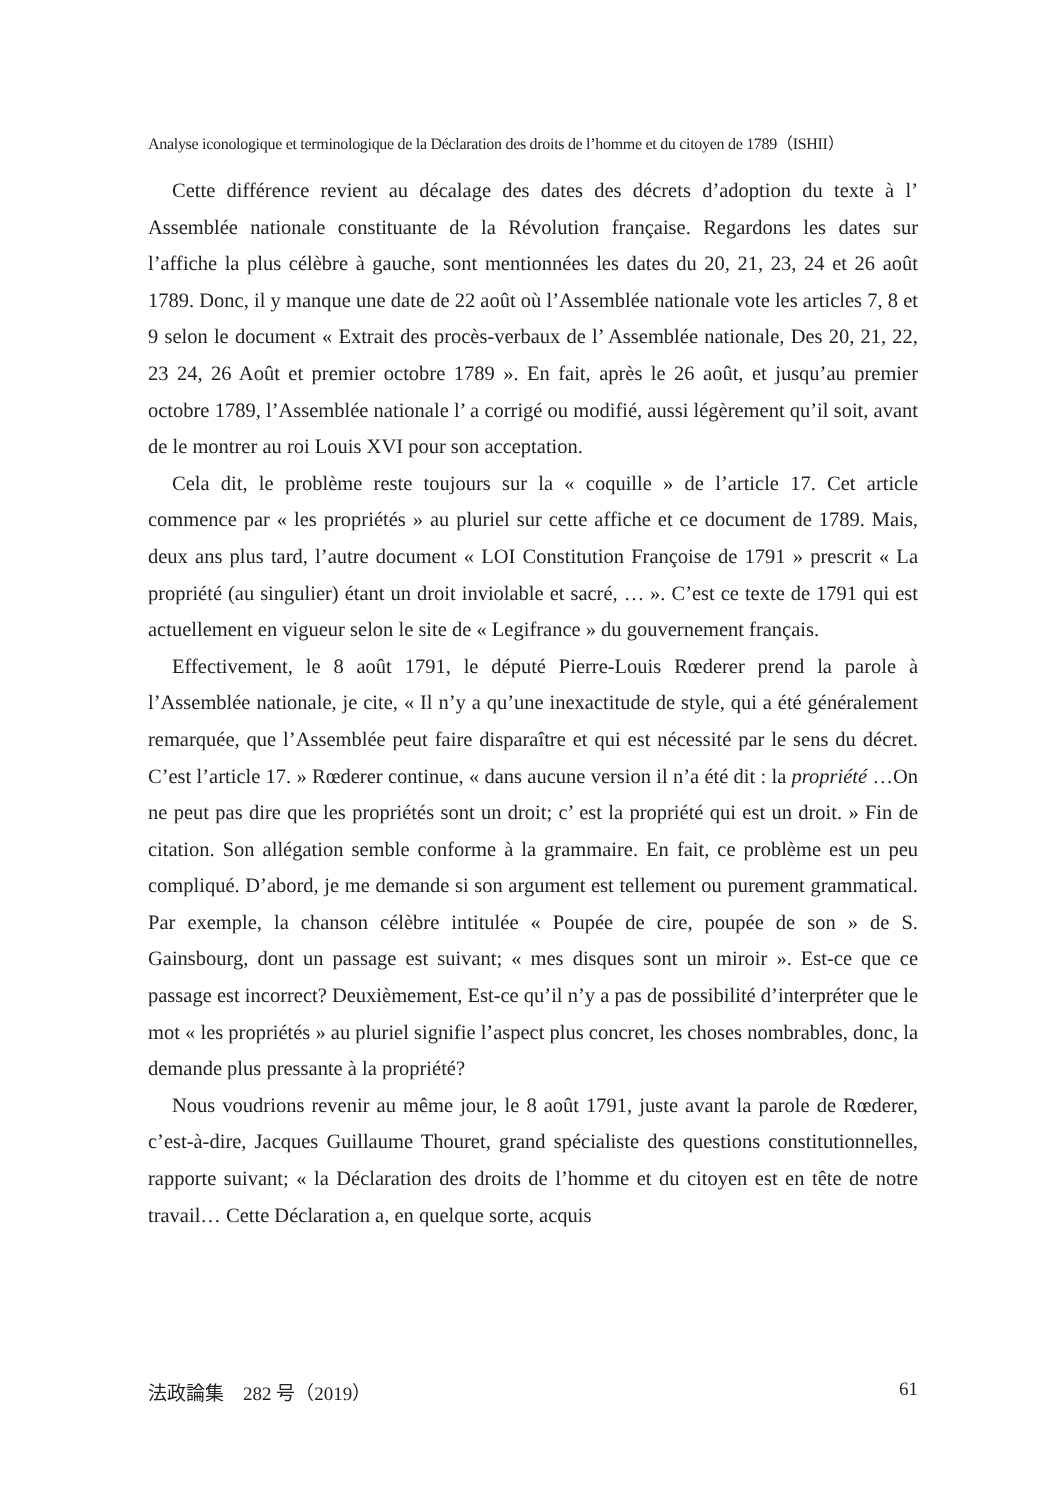Analyse iconologique et terminologique de la Déclaration des droits de l’homme et du citoyen de 1789（ISHII）
Cette différence revient au décalage des dates des décrets d’adoption du texte à l’ Assemblée nationale constituante de la Révolution française. Regardons les dates sur l’affiche la plus célèbre à gauche, sont mentionnées les dates du 20, 21, 23, 24 et 26 août 1789. Donc, il y manque une date de 22 août où l’Assemblée nationale vote les articles 7, 8 et 9 selon le document « Extrait des procès-verbaux de l’ Assemblée nationale, Des 20, 21, 22, 23 24, 26 Août et premier octobre 1789 ». En fait, après le 26 août, et jusqu’au premier octobre 1789, l’Assemblée nationale l’ a corrigé ou modifié, aussi légèrement qu’il soit, avant de le montrer au roi Louis XVI pour son acceptation.
Cela dit, le problème reste toujours sur la « coquille » de l’article 17. Cet article commence par « les propriétés » au pluriel sur cette affiche et ce document de 1789. Mais, deux ans plus tard, l’autre document « LOI Constitution Françoise de 1791 » prescrit « La propriété (au singulier) étant un droit inviolable et sacré, … ». C’est ce texte de 1791 qui est actuellement en vigueur selon le site de « Legifrance » du gouvernement français.
Effectivement, le 8 août 1791, le député Pierre-Louis Rœderer prend la parole à l’Assemblée nationale, je cite, « Il n’y a qu’une inexactitude de style, qui a été généralement remarquée, que l’Assemblée peut faire disparaître et qui est nécessité par le sens du décret. C’est l’article 17. » Rœderer continue, « dans aucune version il n’a été dit : la propriété …On ne peut pas dire que les propriétés sont un droit; c’ est la propriété qui est un droit. » Fin de citation. Son allégation semble conforme à la grammaire. En fait, ce problème est un peu compliqué. D’abord, je me demande si son argument est tellement ou purement grammatical. Par exemple, la chanson célèbre intitulée « Poupée de cire, poupée de son » de S. Gainsbourg, dont un passage est suivant; « mes disques sont un miroir ». Est-ce que ce passage est incorrect? Deuxièmement, Est-ce qu’il n’y a pas de possibilité d’interpréter que le mot « les propriétés » au pluriel signifie l’aspect plus concret, les choses nombrables, donc, la demande plus pressante à la propriété?
Nous voudrions revenir au même jour, le 8 août 1791, juste avant la parole de Rœderer, c’est-à-dire, Jacques Guillaume Thouret, grand spécialiste des questions constitutionnelles, rapporte suivant; « la Déclaration des droits de l’homme et du citoyen est en tête de notre travail… Cette Déclaration a, en quelque sorte, acquis
法政論集　282 号（2019） 61